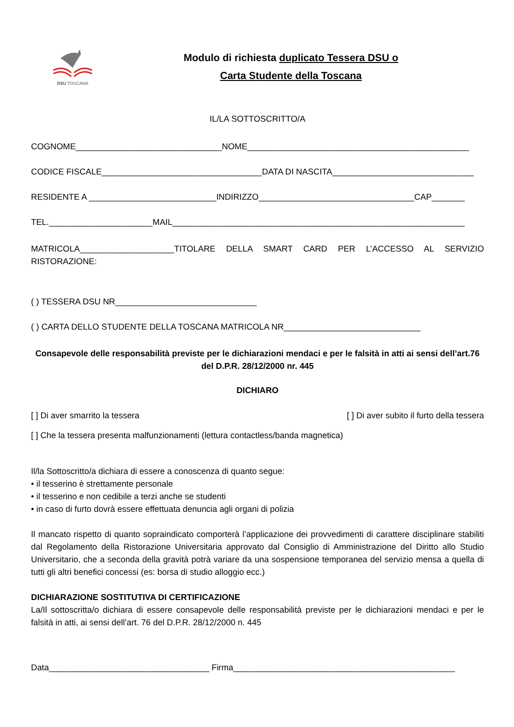DSU TOSCANA
Modulo di richiesta duplicato Tessera DSU o
Carta Studente della Toscana
IL/LA SOTTOSCRITTO/A
COGNOME_______________________________NOME_______________________________________________
CODICE FISCALE__________________________________DATA DI NASCITA______________________________
RESIDENTE A ___________________________INDIRIZZO_________________________________CAP_______
TEL.______________________MAIL______________________________________________________________
MATRICOLA____________________TITOLARE DELLA SMART CARD PER L’ACCESSO AL SERVIZIO RISTORAZIONE:
( ) TESSERA DSU NR______________________________
( ) CARTA DELLO STUDENTE DELLA TOSCANA MATRICOLA NR_____________________________
Consapevole delle responsabilità previste per le dichiarazioni mendaci e per le falsità in atti ai sensi dell’art.76 del D.P.R. 28/12/2000 nr. 445
DICHIARO
[ ] Di aver smarrito la tessera [ ] Di aver subito il furto della tessera
[ ] Che la tessera presenta malfunzionamenti (lettura contactless/banda magnetica)
Il/la Sottoscritto/a dichiara di essere a conoscenza di quanto segue:
• il tesserino è strettamente personale
• il tesserino e non cedibile a terzi anche se studenti
• in caso di furto dovrà essere effettuata denuncia agli organi di polizia
Il mancato rispetto di quanto sopraindicato comporterà l’applicazione dei provvedimenti di carattere disciplinare stabiliti dal Regolamento della Ristorazione Universitaria approvato dal Consiglio di Amministrazione del Diritto allo Studio Universitario, che a seconda della gravità potrà variare da una sospensione temporanea del servizio mensa a quella di tutti gli altri benefici concessi (es: borsa di studio alloggio ecc.)
DICHIARAZIONE SOSTITUTIVA DI CERTIFICAZIONE
La/Il sottoscritta/o dichiara di essere consapevole delle responsabilità previste per le dichiarazioni mendaci e per le falsità in atti, ai sensi dell’art. 76 del D.P.R. 28/12/2000 n. 445
Data__________________________________ Firma_______________________________________________